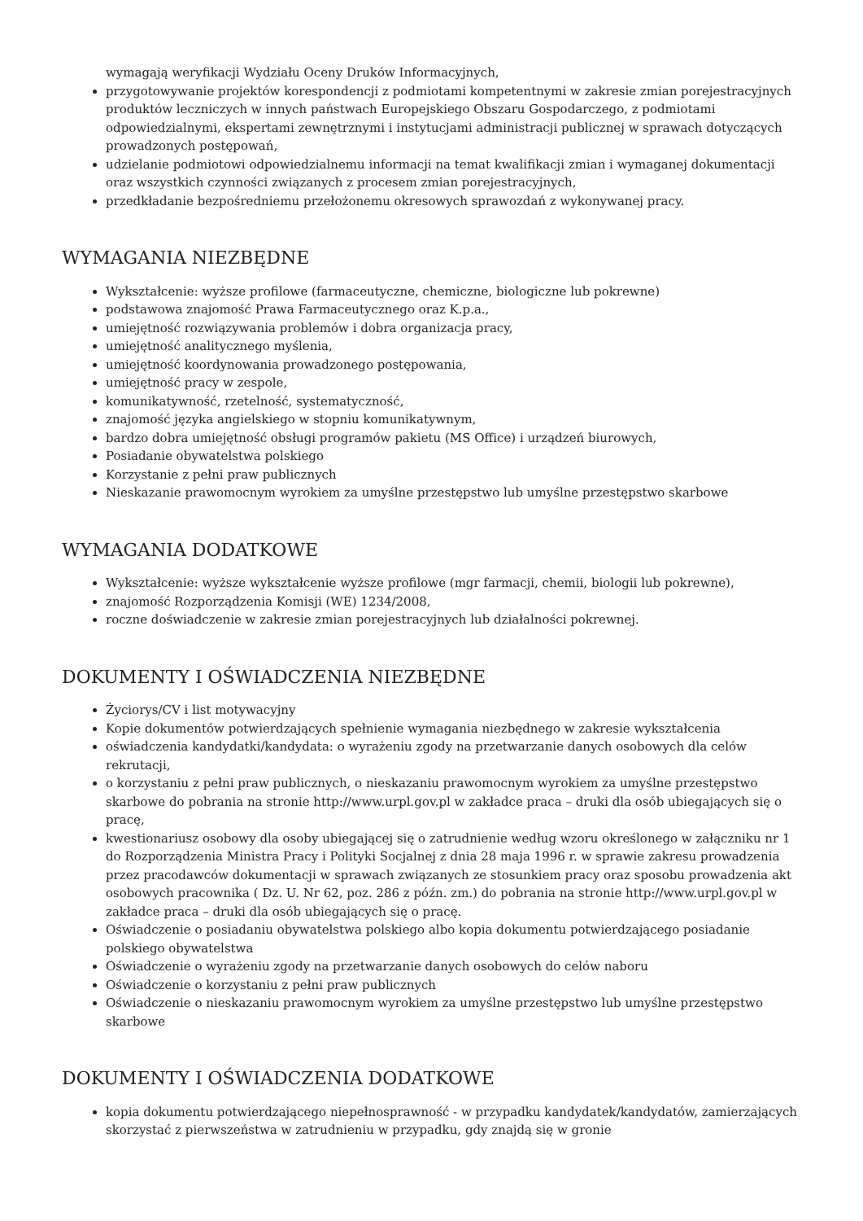wymagają weryfikacji Wydziału Oceny Druków Informacyjnych,
przygotowywanie projektów korespondencji z podmiotami kompetentnymi w zakresie zmian porejestracyjnych produktów leczniczych w innych państwach Europejskiego Obszaru Gospodarczego, z podmiotami odpowiedzialnymi, ekspertami zewnętrznymi i instytucjami administracji publicznej w sprawach dotyczących prowadzonych postępowań,
udzielanie podmiotowi odpowiedzialnemu informacji na temat kwalifikacji zmian i wymaganej dokumentacji oraz wszystkich czynności związanych z procesem zmian porejestracyjnych,
przedkładanie bezpośredniemu przełożonemu okresowych sprawozdań z wykonywanej pracy.
WYMAGANIA NIEZBĘDNE
Wykształcenie: wyższe profilowe (farmaceutyczne, chemiczne, biologiczne lub pokrewne)
podstawowa znajomość Prawa Farmaceutycznego oraz K.p.a.,
umiejętność rozwiązywania problemów i dobra organizacja pracy,
umiejętność analitycznego myślenia,
umiejętność koordynowania prowadzonego postępowania,
umiejętność pracy w zespole,
komunikatywność, rzetelność, systematyczność,
znajomość języka angielskiego w stopniu komunikatywnym,
bardzo dobra umiejętność obsługi programów pakietu (MS Office) i urządzeń biurowych,
Posiadanie obywatelstwa polskiego
Korzystanie z pełni praw publicznych
Nieskazanie prawomocnym wyrokiem za umyślne przestępstwo lub umyślne przestępstwo skarbowe
WYMAGANIA DODATKOWE
Wykształcenie: wyższe wykształcenie wyższe profilowe (mgr farmacji, chemii, biologii lub pokrewne),
znajomość Rozporządzenia Komisji (WE) 1234/2008,
roczne doświadczenie w zakresie zmian porejestracyjnych lub działalności pokrewnej.
DOKUMENTY I OŚWIADCZENIA NIEZBĘDNE
Życiorys/CV i list motywacyjny
Kopie dokumentów potwierdzających spełnienie wymagania niezbędnego w zakresie wykształcenia
oświadczenia kandydatki/kandydata: o wyrażeniu zgody na przetwarzanie danych osobowych dla celów rekrutacji,
o korzystaniu z pełni praw publicznych, o nieskazaniu prawomocnym wyrokiem za umyślne przestępstwo skarbowe do pobrania na stronie http://www.urpl.gov.pl w zakładce praca – druki dla osób ubiegających się o pracę,
kwestionariusz osobowy dla osoby ubiegającej się o zatrudnienie według wzoru określonego w załączniku nr 1 do Rozporządzenia Ministra Pracy i Polityki Socjalnej z dnia 28 maja 1996 r. w sprawie zakresu prowadzenia przez pracodawców dokumentacji w sprawach związanych ze stosunkiem pracy oraz sposobu prowadzenia akt osobowych pracownika ( Dz. U. Nr 62, poz. 286 z późn. zm.) do pobrania na stronie http://www.urpl.gov.pl w zakładce praca – druki dla osób ubiegających się o pracę.
Oświadczenie o posiadaniu obywatelstwa polskiego albo kopia dokumentu potwierdzającego posiadanie polskiego obywatelstwa
Oświadczenie o wyrażeniu zgody na przetwarzanie danych osobowych do celów naboru
Oświadczenie o korzystaniu z pełni praw publicznych
Oświadczenie o nieskazaniu prawomocnym wyrokiem za umyślne przestępstwo lub umyślne przestępstwo skarbowe
DOKUMENTY I OŚWIADCZENIA DODATKOWE
kopia dokumentu potwierdzającego niepełnosprawność - w przypadku kandydatek/kandydatów, zamierzających skorzystać z pierwszeństwa w zatrudnieniu w przypadku, gdy znajdą się w gronie